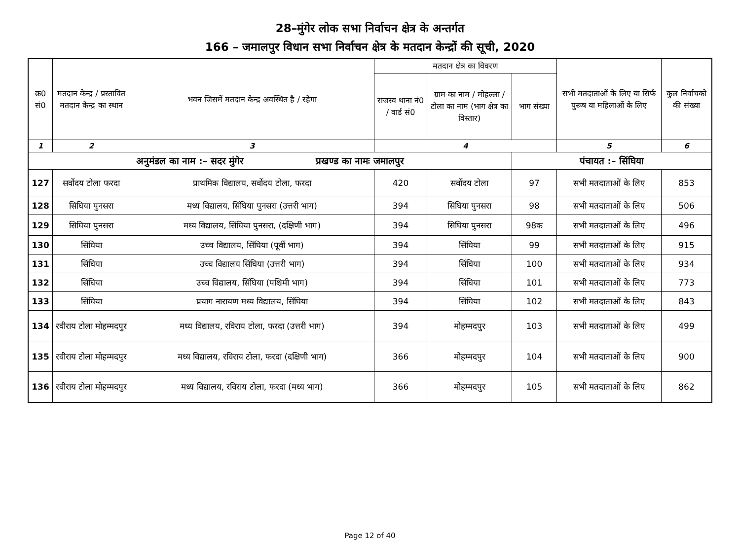28–मुंगेर लोक सभा निर्वाचन क्षेत्र के अन्तर्गत
166 – जमालपुर विधान सभा निर्वाचन क्षेत्र के मतदान केन्द्रों की सूची, 2020
| क्र0 सं0 | मतदान केन्द्र / प्रस्तावित मतदान केन्द्र का स्थान | भवन जिसमें मतदान केन्द्र अवस्थित है / रहेगा | मतदान क्षेत्र का विवरण | | | सभी मतदाताओं के लिए या सिर्फ पुरूष या महिलाओं के लिए | कुल निर्वाचको की संख्या |
| --- | --- | --- | --- | --- | --- | --- | --- |
| | | | राजस्व थाना नं0 / वार्ड सं0 | ग्राम का नाम / मोहल्ला / टोला का नाम (भाग क्षेत्र का विस्तार) | भाग संख्या | | |
| 1 | 2 | 3 | 4 | | | 5 | 6 |
| अनुमंडल का नाम :– सदर मुंगेर प्रखण्ड का नामः जमालपुर | | | | | पंचायत :– सिंघिया | | |
| 127 | सर्वोदय टोला फरदा | प्राथमिक विद्यालय, सर्वोदय टोला, फरदा | 420 | सर्वोदय टोला | 97 | सभी मतदाताओं के लिए | 853 |
| 128 | सिघिया पुनसरा | मध्य विद्यालय, सिंघिया पुनसरा (उत्तरी भाग) | 394 | सिघिया पुनसरा | 98 | सभी मतदाताओं के लिए | 506 |
| 129 | सिघिया पुनसरा | मध्य विद्यालय, सिंघिया पुनसरा, (दक्षिणी भाग) | 394 | सिघिया पुनसरा | 98क | सभी मतदाताओं के लिए | 496 |
| 130 | सिंघिया | उच्च विद्यालय, सिंघिया (पूर्वी भाग) | 394 | सिंघिया | 99 | सभी मतदाताओं के लिए | 915 |
| 131 | सिंघिया | उच्च विद्यालय सिंघिया (उत्तरी भाग) | 394 | सिंघिया | 100 | सभी मतदाताओं के लिए | 934 |
| 132 | सिंघिया | उच्च विद्यालय, सिंघिया (पश्चिमी भाग) | 394 | सिंघिया | 101 | सभी मतदाताओं के लिए | 773 |
| 133 | सिंघिया | प्रयाग नारायण मध्य विद्यालय, सिंघिया | 394 | सिंघिया | 102 | सभी मतदाताओं के लिए | 843 |
| 134 | रवीराय टोला मोहम्मदपुर | मध्य विद्यालय, रविराय टोला, फरदा (उत्तरी भाग) | 394 | मोहम्मदपुर | 103 | सभी मतदाताओं के लिए | 499 |
| 135 | रवीराय टोला मोहम्मदपुर | मध्य विद्यालय, रविराय टोला, फरदा (दक्षिणी भाग) | 366 | मोहम्मदपुर | 104 | सभी मतदाताओं के लिए | 900 |
| 136 | रवीराय टोला मोहम्मदपुर | मध्य विद्यालय, रविराय टोला, फरदा (मध्य भाग) | 366 | मोहम्मदपुर | 105 | सभी मतदाताओं के लिए | 862 |
Page 12 of 40